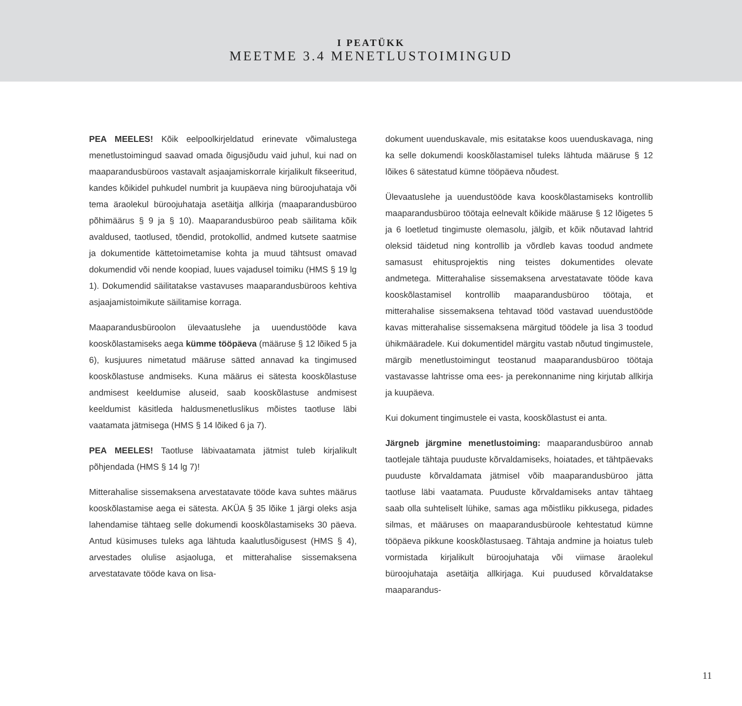I PEATÜKK
MEETME 3.4 MENETLUSTOIMINGUD
PEA MEELES! Kõik eelpoolkirjeldatud erinevate võimalustega menetlustoimingud saavad omada õigusjõudu vaid juhul, kui nad on maaparandusbüroos vastavalt asjaajamiskorrale kirjalikult fikseeritud, kandes kõikidel puhkudel numbrit ja kuupäeva ning büroojuhataja või tema äraolekul büroojuhataja asetäitja allkirja (maaparandusbüroo põhimäärus § 9 ja § 10). Maaparandusbüroo peab säilitama kõik avaldused, taotlused, tõendid, protokollid, andmed kutsete saatmise ja dokumentide kättetoimetamise kohta ja muud tähtsust omavad dokumendid või nende koopiad, luues vajadusel toimiku (HMS § 19 lg 1). Dokumendid säilitatakse vastavuses maaparandusbüroos kehtiva asjaajamistoimikute säilitamise korraga.
Maaparandusbüroolon ülevaatuslehe ja uuendustööde kava kooskõlastamiseks aega kümme tööpäeva (määruse § 12 lõiked 5 ja 6), kusjuures nimetatud määruse sätted annavad ka tingimused kooskõlastuse andmiseks. Kuna määrus ei sätesta kooskõlastuse andmisest keeldumise aluseid, saab kooskõlastuse andmisest keeldumist käsitleda haldusmenetluslikus mõistes taotluse läbi vaatamata jätmisega (HMS § 14 lõiked 6 ja 7).
PEA MEELES! Taotluse läbivaatamata jätmist tuleb kirjalikult põhjendada (HMS § 14 lg 7)!
Mitterahalise sissemaksena arvestatavate tööde kava suhtes määrus kooskõlastamise aega ei sätesta. AKÜA § 35 lõike 1 järgi oleks asja lahendamise tähtaeg selle dokumendi kooskõlastamiseks 30 päeva. Antud küsimuses tuleks aga lähtuda kaalutlusõigusest (HMS § 4), arvestades olulise asjaoluga, et mitterahalise sissemaksena arvestatavate tööde kava on lisa-
dokument uuenduskavale, mis esitatakse koos uuenduskavaga, ning ka selle dokumendi kooskõlastamisel tuleks lähtuda määruse § 12 lõikes 6 sätestatud kümne tööpäeva nõudest.
Ülevaatuslehe ja uuendustööde kava kooskõlastamiseks kontrollib maaparandusbüroo töötaja eelnevalt kõikide määruse § 12 lõigetes 5 ja 6 loetletud tingimuste olemasolu, jälgib, et kõik nõutavad lahtrid oleksid täidetud ning kontrollib ja võrdleb kavas toodud andmete samasust ehitusprojektis ning teistes dokumentides olevate andmetega. Mitterahalise sissemaksena arvestatavate tööde kava kooskõlastamisel kontrollib maaparandusbüroo töötaja, et mitterahalise sissemaksena tehtavad tööd vastavad uuendustööde kavas mitterahalise sissemaksena märgitud töödele ja lisa 3 toodud ühikmääradele. Kui dokumentidel märgitu vastab nõutud tingimustele, märgib menetlustoimingut teostanud maaparandusbüroo töötaja vastavasse lahtrisse oma ees- ja perekonnanime ning kirjutab allkirja ja kuupäeva.
Kui dokument tingimustele ei vasta, kooskõlastust ei anta.
Järgneb järgmine menetlustoiming: maaparandusbüroo annab taotlejale tähtaja puuduste kõrvaldamiseks, hoiatades, et tähtpäevaks puuduste kõrvaldamata jätmisel võib maaparandusbüroo jätta taotluse läbi vaatamata. Puuduste kõrvaldamiseks antav tähtaeg saab olla suhteliselt lühike, samas aga mõistliku pikkusega, pidades silmas, et määruses on maaparandusbüroole kehtestatud kümne tööpäeva pikkune kooskõlastusaeg. Tähtaja andmine ja hoiatus tuleb vormistada kirjalikult büroojuhataja või viimase äraolekul büroojuhataja asetäitja allkirjaga. Kui puudused kõrvaldatakse maaparandus-
11